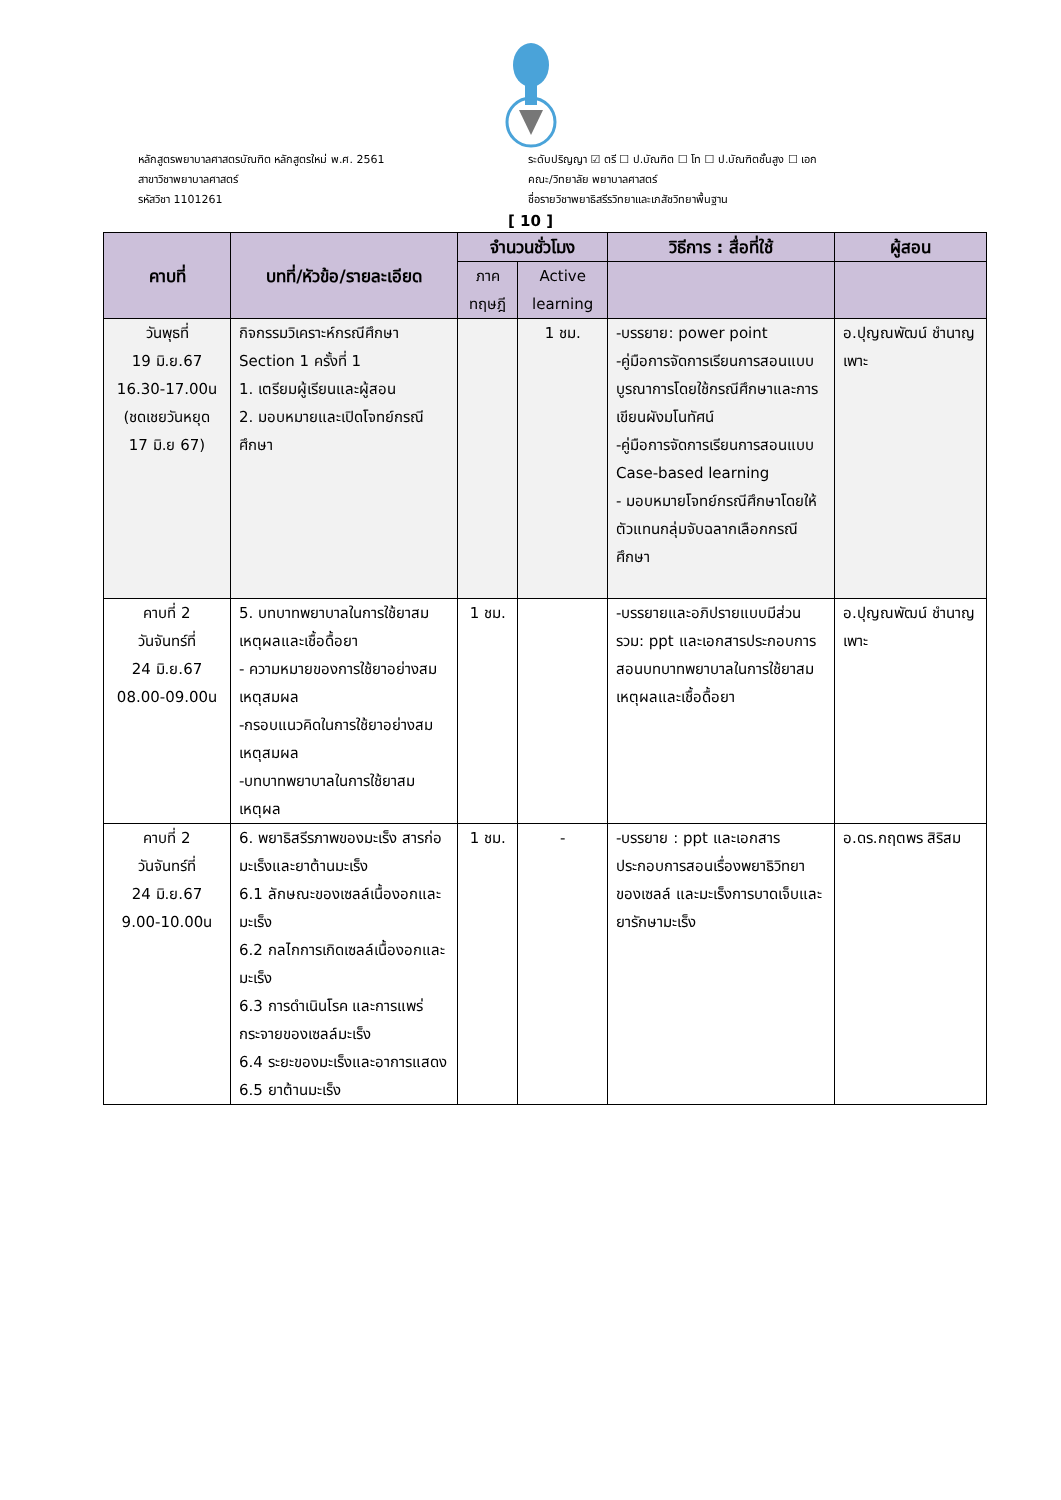หลักสูตรพยาบาลศาสตรบัณฑิต หลักสูตรใหม่ พ.ศ. 2561
สาขาวิชาพยาบาลศาสตร์
รหัสวิชา 1101261
ระดับปริญญา ☑ ตรี ☐ ป.บัณฑิต ☐ โท ☐ ป.บัณฑิตชั้นสูง ☐ เอก
คณะ/วิทยาลัย พยาบาลศาสตร์
ชื่อรายวิชาพยาธิสรีรวิทยาและเภสัชวิทยาพื้นฐาน
[ 10 ]
| คาบที่ | บทที่/หัวข้อ/รายละเอียด | จำนวนชั่วโมง | | วิธีการ : สื่อที่ใช้ | ผู้สอน |
| --- | --- | --- | --- | --- | --- |
| | | ภาค ทฤษฎี | Active learning | | |
| วันพุธที่ 19 มิ.ย.67 16.30-17.00น (ชดเชยวันหยุด 17 มิ.ย 67) | กิจกรรมวิเคราะห์กรณีศึกษา Section 1 ครั้งที่ 1 1. เตรียมผู้เรียนและผู้สอน 2. มอบหมายและเปิดโจทย์กรณีศึกษา | | 1 ชม. | -บรรยาย: power point -คู่มือการจัดการเรียนการสอนแบบบูรณาการโดยใช้กรณีศึกษาและการเขียนผังมโนทัศน์ -คู่มือการจัดการเรียนการสอนแบบ Case-based learning - มอบหมายโจทย์กรณีศึกษาโดยให้ตัวแทนกลุ่มจับฉลากเลือกกรณีศึกษา | อ.ปุญณพัฒน์ ชำนาญเพาะ |
| คาบที่ 2 วันจันทร์ที่ 24 มิ.ย.67 08.00-09.00น | 5. บทบาทพยาบาลในการใช้ยาสมเหตุผลและเชื้อดื้อยา - ความหมายของการใช้ยาอย่างสมเหตุสมผล -กรอบแนวคิดในการใช้ยาอย่างสมเหตุสมผล -บทบาทพยาบาลในการใช้ยาสมเหตุผล | 1 ชม. | | -บรรยายและอภิปรายแบบมีส่วนรวม: ppt และเอกสารประกอบการสอนบทบาทพยาบาลในการใช้ยาสมเหตุผลและเชื้อดื้อยา | อ.ปุญณพัฒน์ ชำนาญเพาะ |
| คาบที่ 2 วันจันทร์ที่ 24 มิ.ย.67 9.00-10.00น | 6. พยาธิสรีรภาพของมะเร็ง สารก่อมะเร็งและยาต้านมะเร็ง 6.1 ลักษณะของเซลล์เนื้องอกและมะเร็ง 6.2 กลไกการเกิดเซลล์เนื้องอกและมะเร็ง 6.3 การดำเนินโรค และการแพร่กระจายของเซลล์มะเร็ง 6.4 ระยะของมะเร็งและอาการแสดง 6.5 ยาต้านมะเร็ง | 1 ชม. | - | -บรรยาย : ppt และเอกสารประกอบการสอนเรื่องพยาธิวิทยาของเซลล์ และมะเร็งการบาดเจ็บและยารักษามะเร็ง | อ.ดร.กฤตพร สิริสม |